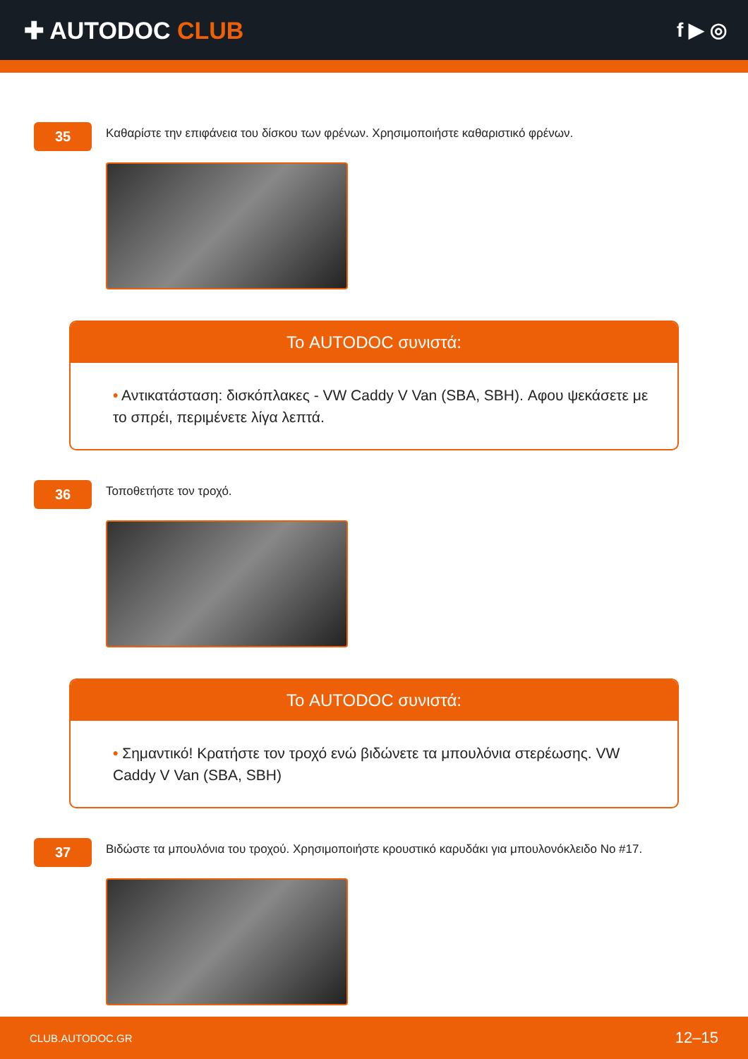✚ AUTODOC CLUB
f ▶ ◎
35
Καθαρίστε την επιφάνεια του δίσκου των φρένων. Χρησιμοποιήστε καθαριστικό φρένων.
Το AUTODOC συνιστά:
• Αντικατάσταση: δισκόπλακες - VW Caddy V Van (SBA, SBH). Αφου ψεκάσετε με το σπρέι, περιμένετε λίγα λεπτά.
36
Τοποθετήστε τον τροχό.
Το AUTODOC συνιστά:
• Σημαντικό! Κρατήστε τον τροχό ενώ βιδώνετε τα μπουλόνια στερέωσης. VW Caddy V Van (SBA, SBH)
37
Βιδώστε τα μπουλόνια του τροχού. Χρησιμοποιήστε κρουστικό καρυδάκι για μπουλονόκλειδο No #17.
CLUB.AUTODOC.GR 12–15